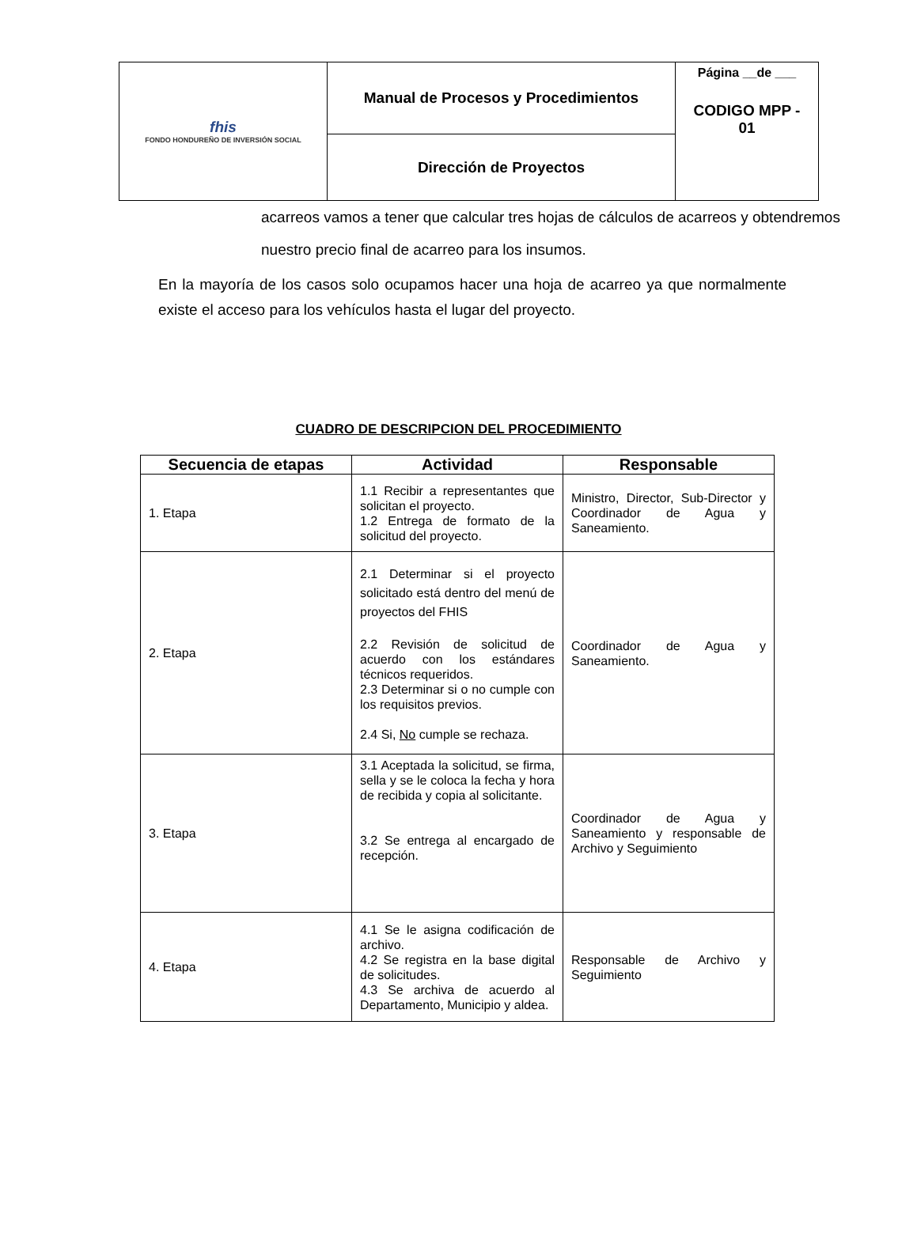| fhis FONDO HONDUREÑO DE INVERSIÓN SOCIAL | Manual de Procesos y Procedimientos | Página __de ___ CODIGO MPP - 01 |
| | Dirección de Proyectos | |
acarreos vamos a tener que calcular tres hojas de cálculos de acarreos y obtendremos nuestro precio final de acarreo para los insumos.
En la mayoría de los casos solo ocupamos hacer una hoja de acarreo ya que normalmente existe el acceso para los vehículos hasta el lugar del proyecto.
CUADRO DE DESCRIPCION DEL PROCEDIMIENTO
| Secuencia de etapas | Actividad | Responsable |
| --- | --- | --- |
| 1. Etapa | 1.1 Recibir a representantes que solicitan el proyecto. 1.2 Entrega de formato de la solicitud del proyecto. | Ministro, Director, Sub-Director y Coordinador de Agua y Saneamiento. |
| 2. Etapa | 2.1 Determinar si el proyecto solicitado está dentro del menú de proyectos del FHIS 2.2 Revisión de solicitud de acuerdo con los estándares técnicos requeridos. 2.3 Determinar si o no cumple con los requisitos previos. 2.4 Si, No cumple se rechaza. | Coordinador de Agua y Saneamiento. |
| 3. Etapa | 3.1 Aceptada la solicitud, se firma, sella y se le coloca la fecha y hora de recibida y copia al solicitante. 3.2 Se entrega al encargado de recepción. | Coordinador de Agua y Saneamiento y responsable de Archivo y Seguimiento |
| 4. Etapa | 4.1 Se le asigna codificación de archivo. 4.2 Se registra en la base digital de solicitudes. 4.3 Se archiva de acuerdo al Departamento, Municipio y aldea. | Responsable de Archivo y Seguimiento |